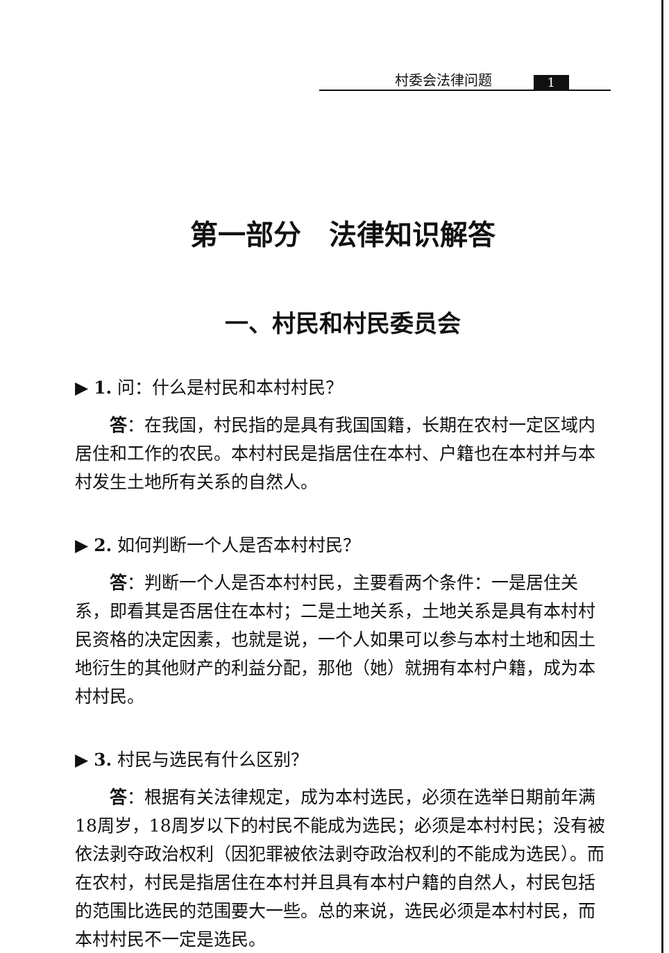村委会法律问题 1
第一部分　法律知识解答
一、村民和村民委员会
▶ 1. 问：什么是村民和本村村民？
答：在我国，村民指的是具有我国国籍，长期在农村一定区域内居住和工作的农民。本村村民是指居住在本村、户籍也在本村并与本村发生土地所有关系的自然人。
▶ 2. 如何判断一个人是否本村村民？
答：判断一个人是否本村村民，主要看两个条件：一是居住关系，即看其是否居住在本村；二是土地关系，土地关系是具有本村村民资格的决定因素，也就是说，一个人如果可以参与本村土地和因土地衍生的其他财产的利益分配，那他（她）就拥有本村户籍，成为本村村民。
▶ 3. 村民与选民有什么区别？
答：根据有关法律规定，成为本村选民，必须在选举日期前年满18周岁，18周岁以下的村民不能成为选民；必须是本村村民；没有被依法剥夺政治权利（因犯罪被依法剥夺政治权利的不能成为选民）。而在农村，村民是指居住在本村并且具有本村户籍的自然人，村民包括的范围比选民的范围要大一些。总的来说，选民必须是本村村民，而本村村民不一定是选民。